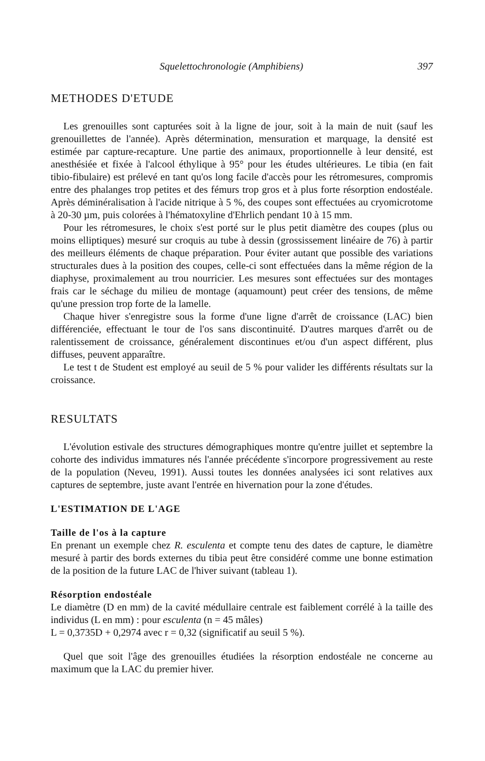Squelettochronologie (Amphibiens) 397
METHODES D'ETUDE
Les grenouilles sont capturées soit à la ligne de jour, soit à la main de nuit (sauf les grenouillettes de l'année). Après détermination, mensuration et marquage, la densité est estimée par capture-recapture. Une partie des animaux, proportionnelle à leur densité, est anesthésiée et fixée à l'alcool éthylique à 95° pour les études ultérieures. Le tibia (en fait tibio-fibulaire) est prélevé en tant qu'os long facile d'accès pour les rétromesures, compromis entre des phalanges trop petites et des fémurs trop gros et à plus forte résorption endostéale. Après déminéralisation à l'acide nitrique à 5 %, des coupes sont effectuées au cryomicrotome à 20-30 µm, puis colorées à l'hématoxyline d'Ehrlich pendant 10 à 15 mm.
Pour les rétromesures, le choix s'est porté sur le plus petit diamètre des coupes (plus ou moins elliptiques) mesuré sur croquis au tube à dessin (grossissement linéaire de 76) à partir des meilleurs éléments de chaque préparation. Pour éviter autant que possible des variations structurales dues à la position des coupes, celle-ci sont effectuées dans la même région de la diaphyse, proximalement au trou nourricier. Les mesures sont effectuées sur des montages frais car le séchage du milieu de montage (aquamount) peut créer des tensions, de même qu'une pression trop forte de la lamelle.
Chaque hiver s'enregistre sous la forme d'une ligne d'arrêt de croissance (LAC) bien différenciée, effectuant le tour de l'os sans discontinuité. D'autres marques d'arrêt ou de ralentissement de croissance, généralement discontinues et/ou d'un aspect différent, plus diffuses, peuvent apparaître.
Le test t de Student est employé au seuil de 5 % pour valider les différents résultats sur la croissance.
RESULTATS
L'évolution estivale des structures démographiques montre qu'entre juillet et septembre la cohorte des individus immatures nés l'année précédente s'incorpore progressivement au reste de la population (Neveu, 1991). Aussi toutes les données analysées ici sont relatives aux captures de septembre, juste avant l'entrée en hivernation pour la zone d'études.
L'ESTIMATION DE L'AGE
Taille de l'os à la capture
En prenant un exemple chez R. esculenta et compte tenu des dates de capture, le diamètre mesuré à partir des bords externes du tibia peut être considéré comme une bonne estimation de la position de la future LAC de l'hiver suivant (tableau 1).
Résorption endostéale
Le diamètre (D en mm) de la cavité médullaire centrale est faiblement corrélé à la taille des individus (L en mm) : pour esculenta (n = 45 mâles)
L = 0,3735D + 0,2974 avec r = 0,32 (significatif au seuil 5 %).
Quel que soit l'âge des grenouilles étudiées la résorption endostéale ne concerne au maximum que la LAC du premier hiver.